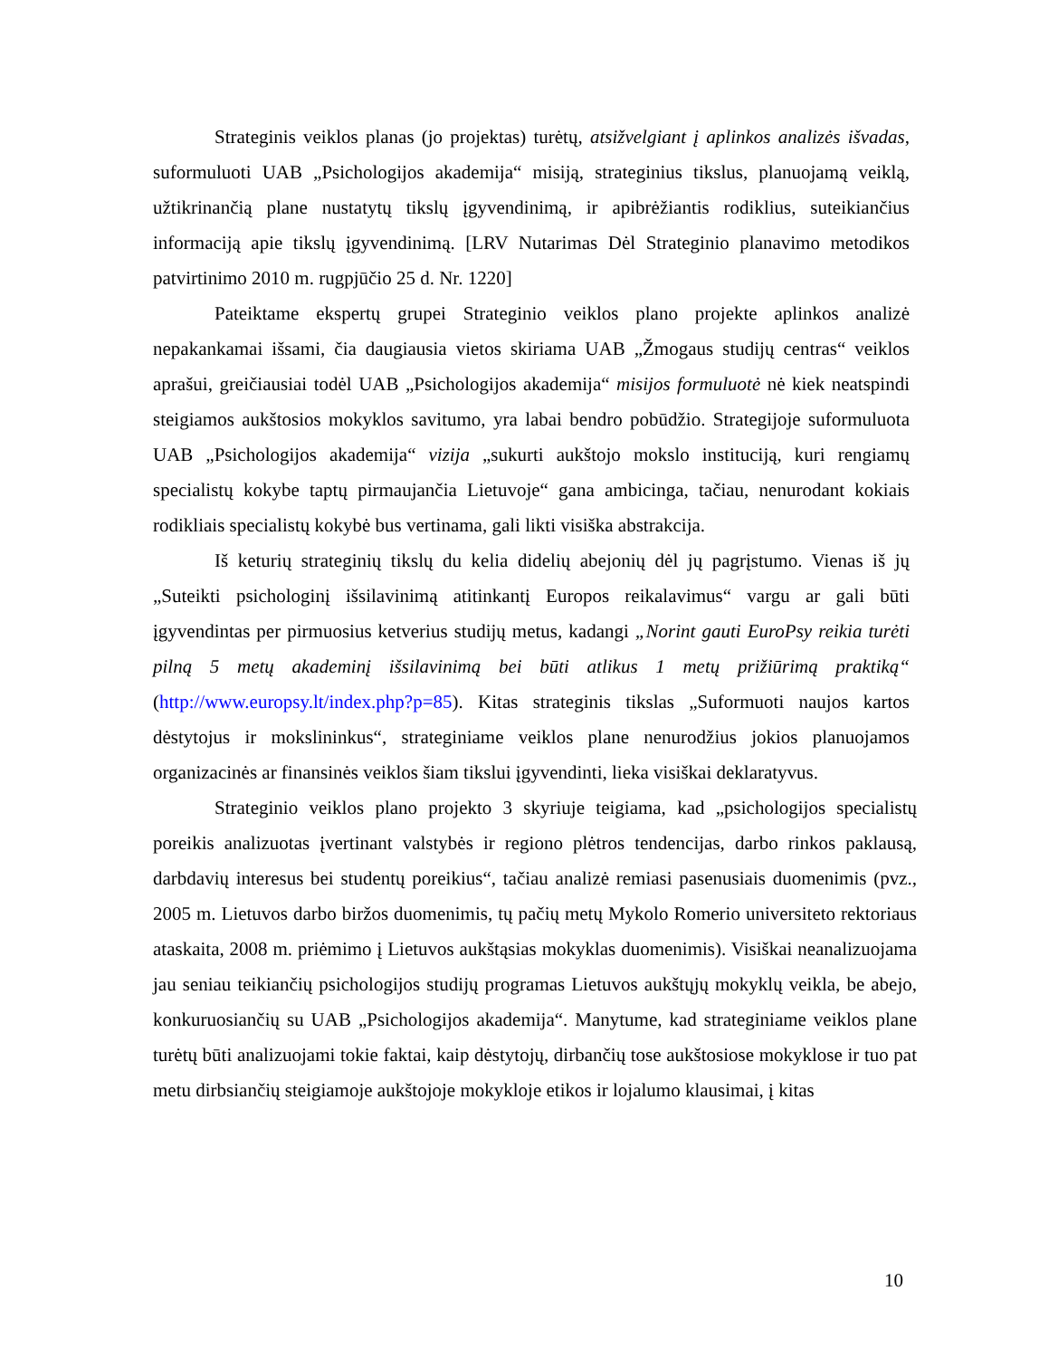Strateginis veiklos planas (jo projektas) turėtų, atsižvelgiant į aplinkos analizės išvadas, suformuluoti UAB „Psichologijos akademija“ misiją, strateginius tikslus, planuojamą veiklą, užtikrinančią plane nustatytų tikslų įgyvendinimą, ir apibrėžiantis rodiklius, suteikiančius informaciją apie tikslų įgyvendinimą. [LRV Nutarimas Dėl Strateginio planavimo metodikos patvirtinimo 2010 m. rugpjūčio 25 d. Nr. 1220]
Pateiktame ekspertų grupei Strateginio veiklos plano projekte aplinkos analizė nepakankamai išsami, čia daugiausia vietos skiriama UAB „Žmogaus studijų centras“ veiklos aprašui, greičiausiai todėl UAB „Psichologijos akademija“ misijos formuluotė nė kiek neatspindi steigiamos aukštosios mokyklos savitumo, yra labai bendro pobūdžio. Strategijoje suformuluota UAB „Psichologijos akademija“ vizija „sukurti aukštojo mokslo instituciją, kuri rengiamų specialistų kokybe taptų pirmaujančia Lietuvoje“ gana ambicinga, tačiau, nenurodant kokiais rodikliais specialistų kokybė bus vertinama, gali likti visiška abstrakcija.
Iš keturių strateginių tikslų du kelia didelių abejonių dėl jų pagrįstumo. Vienas iš jų „Suteikti psichologinį išsilavinimą atitinkantį Europos reikalavimus“ vargu ar gali būti įgyvendintas per pirmuosius ketverius studijų metus, kadangi „Norint gauti EuroPsy reikia turėti pilną 5 metų akademinį išsilavinimą bei būti atlikus 1 metų prižiūrimą praktiką“ (http://www.europsy.lt/index.php?p=85). Kitas strateginis tikslas „Suformuoti naujos kartos dėstytojus ir mokslininkus“, strateginiame veiklos plane nenurodžius jokios planuojamos organizacinės ar finansinės veiklos šiam tikslui įgyvendinti, lieka visiškai deklaratyvus.
Strateginio veiklos plano projekto 3 skyriuje teigiama, kad „psichologijos specialistų poreikis analizuotas įvertinant valstybės ir regiono plėtros tendencijas, darbo rinkos paklausą, darbdavių interesus bei studentų poreikius“, tačiau analizė remiasi pasenusiais duomenimis (pvz., 2005 m. Lietuvos darbo biržos duomenimis, tų pačių metų Mykolo Romerio universiteto rektoriaus ataskaita, 2008 m. priėmimo į Lietuvos aukštąsias mokyklas duomenimis). Visiškai neanalizuojama jau seniau teikiančių psichologijos studijų programas Lietuvos aukštųjų mokyklų veikla, be abejo, konkuruosiančių su UAB „Psichologijos akademija“. Manytume, kad strateginiame veiklos plane turėtų būti analizuojami tokie faktai, kaip dėstytojų, dirbančių tose aukštosiose mokyklose ir tuo pat metu dirbsiančių steigiamoje aukštojoje mokykloje etikos ir lojalumo klausimai, į kitas
10